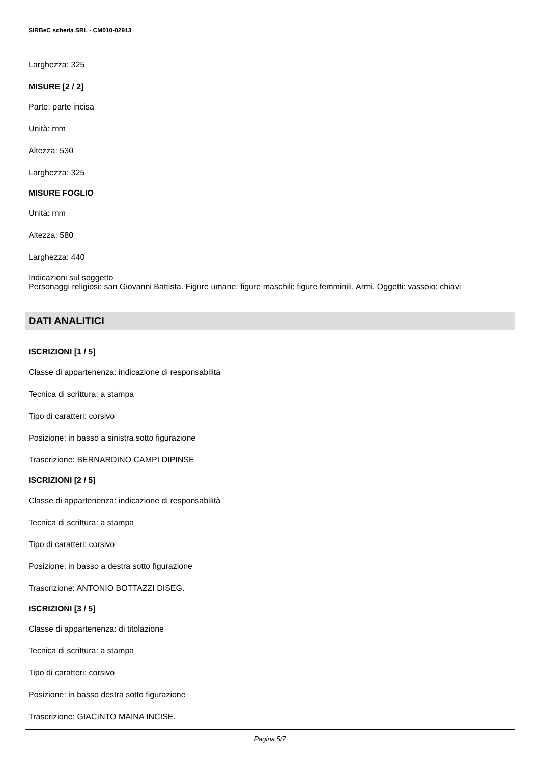SIRBeC scheda SRL - CM010-02913
Larghezza: 325
MISURE [2 / 2]
Parte: parte incisa
Unità: mm
Altezza: 530
Larghezza: 325
MISURE FOGLIO
Unità: mm
Altezza: 580
Larghezza: 440
Indicazioni sul soggetto
Personaggi religiosi: san Giovanni Battista. Figure umane: figure maschili; figure femminili. Armi. Oggetti: vassoio; chiavi
DATI ANALITICI
ISCRIZIONI [1 / 5]
Classe di appartenenza: indicazione di responsabilità
Tecnica di scrittura: a stampa
Tipo di caratteri: corsivo
Posizione: in basso a sinistra sotto figurazione
Trascrizione: BERNARDINO CAMPI DIPINSE
ISCRIZIONI [2 / 5]
Classe di appartenenza: indicazione di responsabilità
Tecnica di scrittura: a stampa
Tipo di caratteri: corsivo
Posizione: in basso a destra sotto figurazione
Trascrizione: ANTONIO BOTTAZZI DISEG.
ISCRIZIONI [3 / 5]
Classe di appartenenza: di titolazione
Tecnica di scrittura: a stampa
Tipo di caratteri: corsivo
Posizione: in basso destra sotto figurazione
Trascrizione: GIACINTO MAINA INCISE.
Pagina 5/7